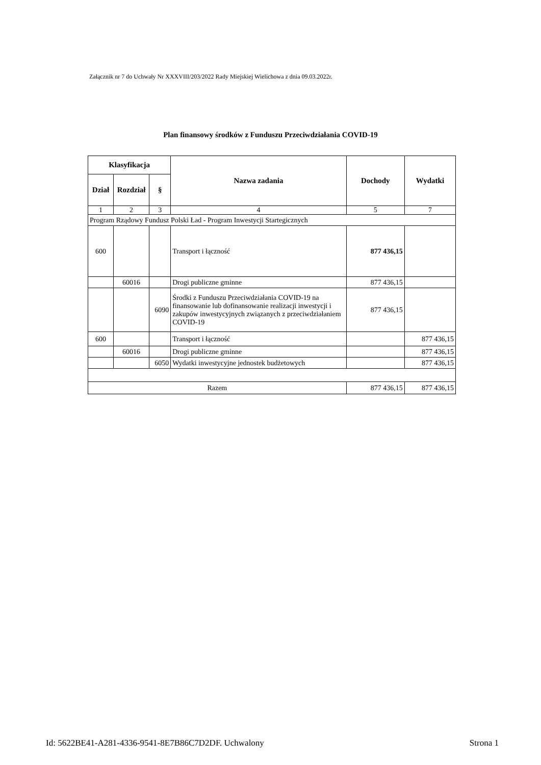Załącznik nr 7 do Uchwały Nr XXXVIII/203/2022 Rady Miejskiej Wielichowa z dnia 09.03.2022r.
Plan finansowy środków z Funduszu Przeciwdziałania COVID-19
| Klasyfikacja | | | Nazwa zadania | Dochody | Wydatki |
| --- | --- | --- | --- | --- | --- |
| Dział | Rozdział | § | | | |
| 1 | 2 | 3 | 4 | 5 | 7 |
| Program Rządowy Fundusz Polski Ład - Program Inwestycji Startegicznych | | | | | |
| 600 | | | Transport i łączność | 877 436,15 | |
| | 60016 | | Drogi publiczne gminne | 877 436,15 | |
| | | 6090 | Środki z Funduszu Przeciwdziałania COVID-19 na finansowanie lub dofinansowanie realizacji inwestycji i zakupów inwestycyjnych związanych z przeciwdziałaniem COVID-19 | 877 436,15 | |
| 600 | | | Transport i łączność | | 877 436,15 |
| | 60016 | | Drogi publiczne gminne | | 877 436,15 |
| | | 6050 | Wydatki inwestycyjne jednostek budżetowych | | 877 436,15 |
| Razem | | | | 877 436,15 | 877 436,15 |
Id: 5622BE41-A281-4336-9541-8E7B86C7D2DF. Uchwalony Strona 1